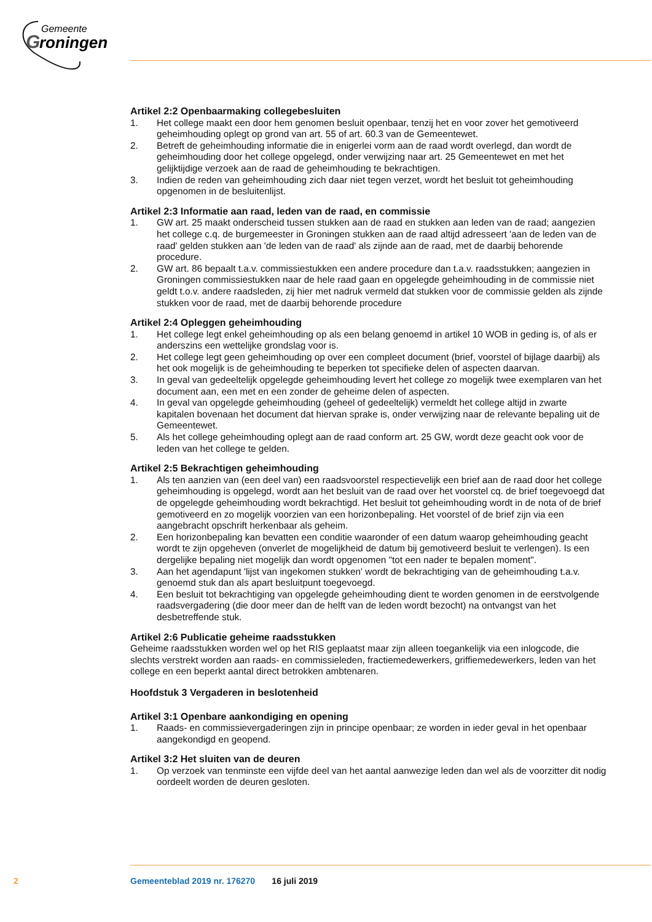Gemeente
G
roningen
Artikel 2:2 Openbaarmaking collegebesluiten
1. Het college maakt een door hem genomen besluit openbaar, tenzij het en voor zover het gemotiveerd geheimhouding oplegt op grond van art. 55 of art. 60.3 van de Gemeentewet.
2. Betreft de geheimhouding informatie die in enigerlei vorm aan de raad wordt overlegd, dan wordt de geheimhouding door het college opgelegd, onder verwijzing naar art. 25 Gemeentewet en met het gelijktijdige verzoek aan de raad de geheimhouding te bekrachtigen.
3. Indien de reden van geheimhouding zich daar niet tegen verzet, wordt het besluit tot geheimhouding opgenomen in de besluitenlijst.
Artikel 2:3 Informatie aan raad, leden van de raad, en commissie
1. GW art. 25 maakt onderscheid tussen stukken aan de raad en stukken aan leden van de raad; aangezien het college c.q. de burgemeester in Groningen stukken aan de raad altijd adresseert 'aan de leden van de raad' gelden stukken aan 'de leden van de raad' als zijnde aan de raad, met de daarbij behorende procedure.
2. GW art. 86 bepaalt t.a.v. commissiestukken een andere procedure dan t.a.v. raadsstukken; aangezien in Groningen commissiestukken naar de hele raad gaan en opgelegde geheimhouding in de commissie niet geldt t.o.v. andere raadsleden, zij hier met nadruk vermeld dat stukken voor de commissie gelden als zijnde stukken voor de raad, met de daarbij behorende procedure
Artikel 2:4 Opleggen geheimhouding
1. Het college legt enkel geheimhouding op als een belang genoemd in artikel 10 WOB in geding is, of als er anderszins een wettelijke grondslag voor is.
2. Het college legt geen geheimhouding op over een compleet document (brief, voorstel of bijlage daarbij) als het ook mogelijk is de geheimhouding te beperken tot specifieke delen of aspecten daarvan.
3. In geval van gedeeltelijk opgelegde geheimhouding levert het college zo mogelijk twee exemplaren van het document aan, een met en een zonder de geheime delen of aspecten.
4. In geval van opgelegde geheimhouding (geheel of gedeeltelijk) vermeldt het college altijd in zwarte kapitalen bovenaan het document dat hiervan sprake is, onder verwijzing naar de relevante bepaling uit de Gemeentewet.
5. Als het college geheimhouding oplegt aan de raad conform art. 25 GW, wordt deze geacht ook voor de leden van het college te gelden.
Artikel 2:5 Bekrachtigen geheimhouding
1. Als ten aanzien van (een deel van) een raadsvoorstel respectievelijk een brief aan de raad door het college geheimhouding is opgelegd, wordt aan het besluit van de raad over het voorstel cq. de brief toegevoegd dat de opgelegde geheimhouding wordt bekrachtigd. Het besluit tot geheimhouding wordt in de nota of de brief gemotiveerd en zo mogelijk voorzien van een horizonbepaling. Het voorstel of de brief zijn via een aangebracht opschrift herkenbaar als geheim.
2. Een horizonbepaling kan bevatten een conditie waaronder of een datum waarop geheimhouding geacht wordt te zijn opgeheven (onverlet de mogelijkheid de datum bij gemotiveerd besluit te verlengen). Is een dergelijke bepaling niet mogelijk dan wordt opgenomen "tot een nader te bepalen moment".
3. Aan het agendapunt 'lijst van ingekomen stukken' wordt de bekrachtiging van de geheimhouding t.a.v. genoemd stuk dan als apart besluitpunt toegevoegd.
4. Een besluit tot bekrachtiging van opgelegde geheimhouding dient te worden genomen in de eerstvolgende raadsvergadering (die door meer dan de helft van de leden wordt bezocht) na ontvangst van het desbetreffende stuk.
Artikel 2:6 Publicatie geheime raadsstukken
Geheime raadsstukken worden wel op het RIS geplaatst maar zijn alleen toegankelijk via een inlogcode, die slechts verstrekt worden aan raads- en commissieleden, fractiemedewerkers, griffiemedewerkers, leden van het college en een beperkt aantal direct betrokken ambtenaren.
Hoofdstuk 3 Vergaderen in beslotenheid
Artikel 3:1 Openbare aankondiging en opening
1. Raads- en commissievergaderingen zijn in principe openbaar; ze worden in ieder geval in het openbaar aangekondigd en geopend.
Artikel 3:2 Het sluiten van de deuren
1. Op verzoek van tenminste een vijfde deel van het aantal aanwezige leden dan wel als de voorzitter dit nodig oordeelt worden de deuren gesloten.
2 Gemeenteblad 2019 nr. 176270 16 juli 2019